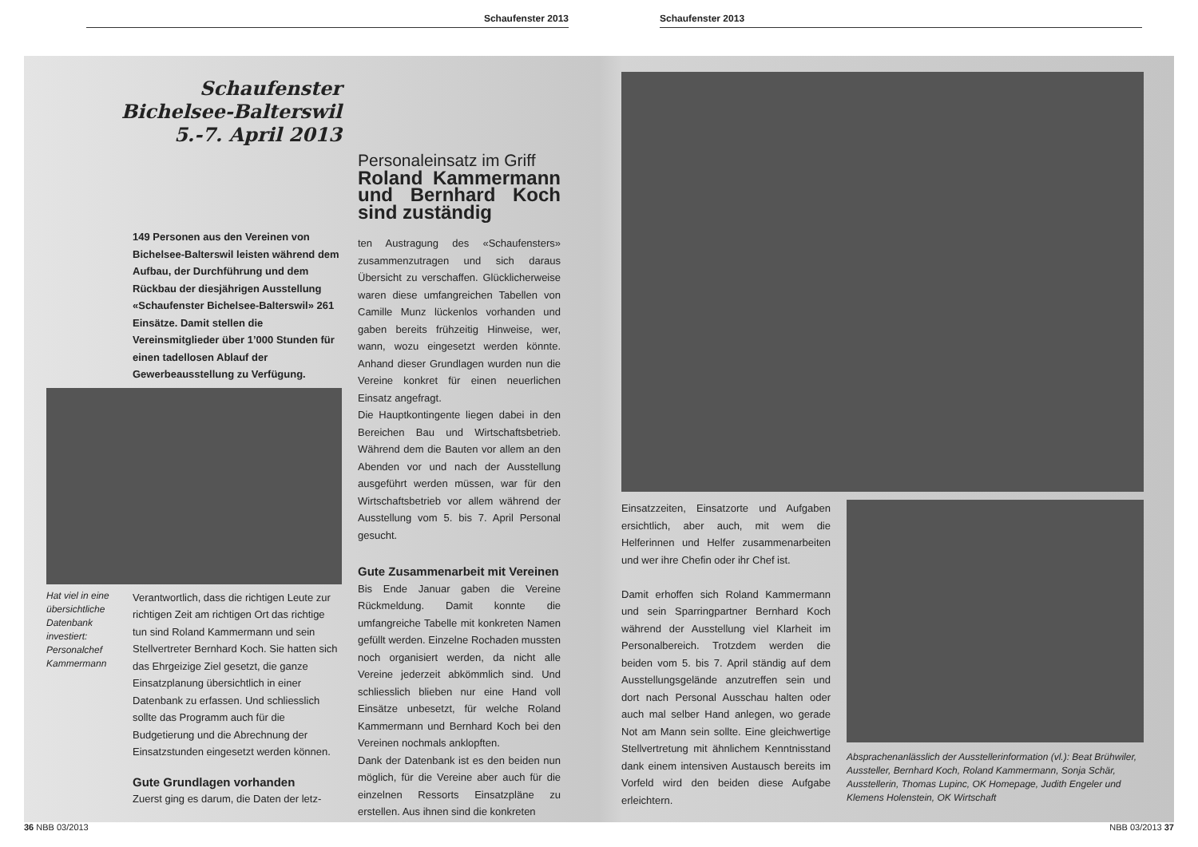Schaufenster 2013 Schaufenster 2013
Schaufenster
Bichelsee-Balterswil
5.-7. April 2013
149 Personen aus den Vereinen von Bichelsee-Balterswil leisten während dem Aufbau, der Durchführung und dem Rückbau der diesjährigen Ausstellung «Schaufenster Bichelsee-Balterswil» 261 Einsätze. Damit stellen die Vereinsmitglieder über 1’000 Stunden für einen tadellosen Ablauf der Gewerbeausstellung zu Verfügung.
Hat viel in eine übersichtliche Datenbank investiert: Personalchef Kammermann
Verantwortlich, dass die richtigen Leute zur richtigen Zeit am richtigen Ort das richtige tun sind Roland Kammermann und sein Stellvertreter Bernhard Koch. Sie hatten sich das Ehrgeizige Ziel gesetzt, die ganze Einsatzplanung übersichtlich in einer Datenbank zu erfassen. Und schliesslich sollte das Programm auch für die Budgetierung und die Abrechnung der Einsatzstunden eingesetzt werden können.
Gute Grundlagen vorhanden
Zuerst ging es darum, die Daten der letz-
Personaleinsatz im Griff
Roland Kammermann und Bernhard Koch sind zuständig
ten Austragung des «Schaufensters» zusammenzutragen und sich daraus Übersicht zu verschaffen. Glücklicherweise waren diese umfangreichen Tabellen von Camille Munz lückenlos vorhanden und gaben bereits frühzeitig Hinweise, wer, wann, wozu eingesetzt werden könnte. Anhand dieser Grundlagen wurden nun die Vereine konkret für einen neuerlichen Einsatz angefragt.
Die Hauptkontingente liegen dabei in den Bereichen Bau und Wirtschaftsbetrieb. Während dem die Bauten vor allem an den Abenden vor und nach der Ausstellung ausgeführt werden müssen, war für den Wirtschaftsbetrieb vor allem während der Ausstellung vom 5. bis 7. April Personal gesucht.
Gute Zusammenarbeit mit Vereinen
Bis Ende Januar gaben die Vereine Rückmeldung. Damit konnte die umfangreiche Tabelle mit konkreten Namen gefüllt werden. Einzelne Rochaden mussten noch organisiert werden, da nicht alle Vereine jederzeit abkömmlich sind. Und schliesslich blieben nur eine Hand voll Einsätze unbesetzt, für welche Roland Kammermann und Bernhard Koch bei den Vereinen nochmals anklopften.
Dank der Datenbank ist es den beiden nun möglich, für die Vereine aber auch für die einzelnen Ressorts Einsatzpläne zu erstellen. Aus ihnen sind die konkreten
Einsatzzeiten, Einsatzorte und Aufgaben ersichtlich, aber auch, mit wem die Helferinnen und Helfer zusammenarbeiten und wer ihre Chefin oder ihr Chef ist.
Damit erhoffen sich Roland Kammermann und sein Sparringpartner Bernhard Koch während der Ausstellung viel Klarheit im Personalbereich. Trotzdem werden die beiden vom 5. bis 7. April ständig auf dem Ausstellungsgelände anzutreffen sein und dort nach Personal Ausschau halten oder auch mal selber Hand anlegen, wo gerade Not am Mann sein sollte. Eine gleichwertige Stellvertretung mit ähnlichem Kenntnisstand dank einem intensiven Austausch bereits im Vorfeld wird den beiden diese Aufgabe erleichtern.
Absprachenanlässlich der Ausstellerinformation (vl.): Beat Brühwiler, Aussteller, Bernhard Koch, Roland Kammermann, Sonja Schär, Ausstellerin, Thomas Lupinc, OK Homepage, Judith Engeler und Klemens Holenstein, OK Wirtschaft
36 NBB 03/2013 NBB 03/2013 37